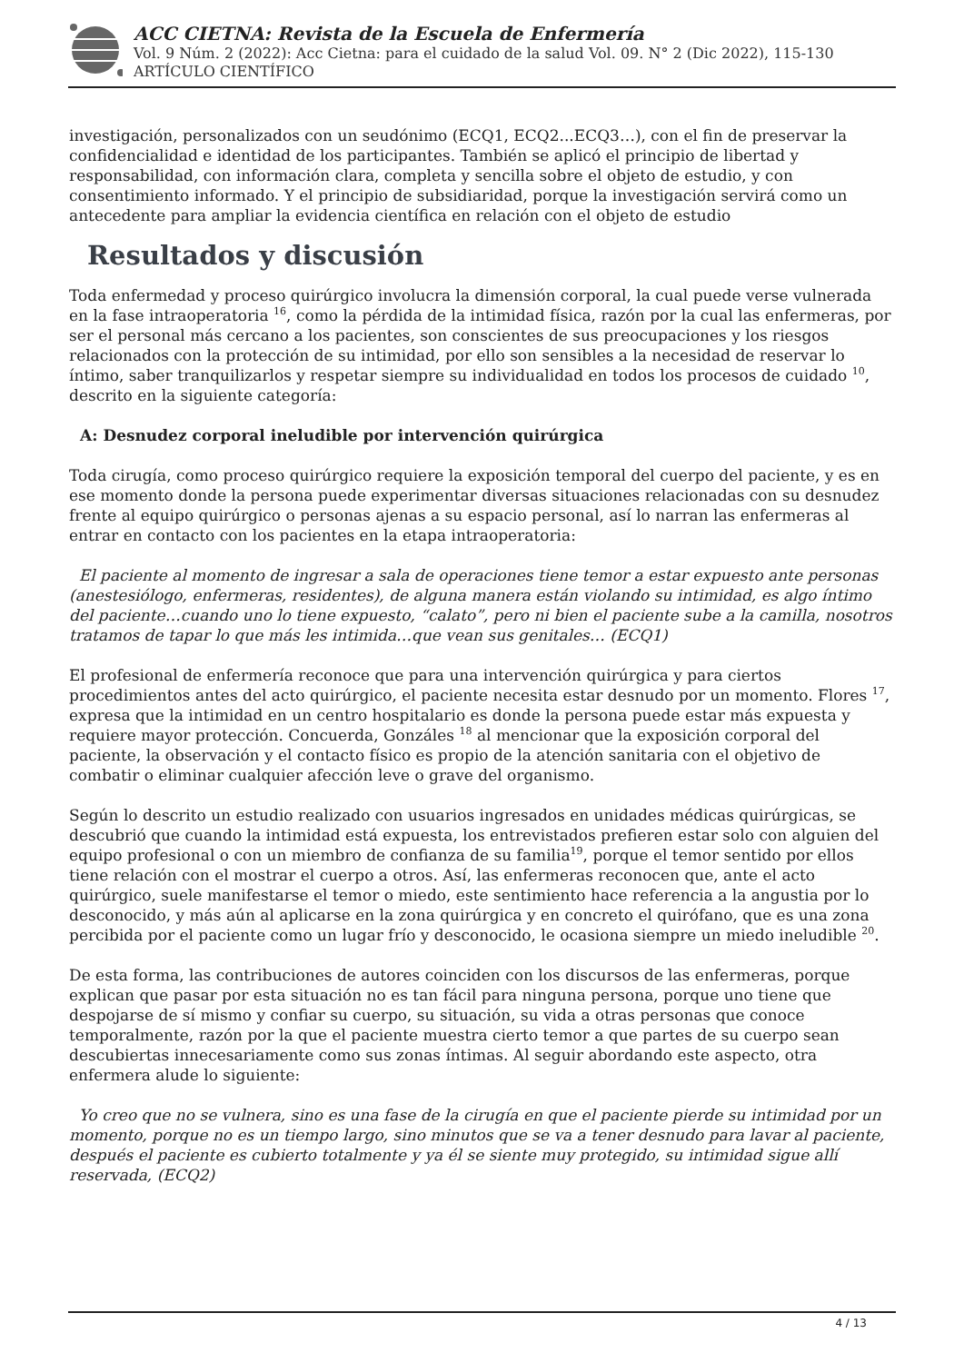ACC CIETNA: Revista de la Escuela de Enfermería
Vol. 9 Núm. 2 (2022): Acc Cietna: para el cuidado de la salud Vol. 09. N° 2 (Dic 2022), 115-130
ARTÍCULO CIENTÍFICO
investigación, personalizados con un seudónimo (ECQ1, ECQ2...ECQ3…), con el fin de preservar la confidencialidad e identidad de los participantes. También se aplicó el principio de libertad y responsabilidad, con información clara, completa y sencilla sobre el objeto de estudio, y con consentimiento informado. Y el principio de subsidiaridad, porque la investigación servirá como un antecedente para ampliar la evidencia científica en relación con el objeto de estudio
Resultados y discusión
Toda enfermedad y proceso quirúrgico involucra la dimensión corporal, la cual puede verse vulnerada en la fase intraoperatoria <sup>16</sup>, como la pérdida de la intimidad física, razón por la cual las enfermeras, por ser el personal más cercano a los pacientes, son conscientes de sus preocupaciones y los riesgos relacionados con la protección de su intimidad, por ello son sensibles a la necesidad de reservar lo íntimo, saber tranquilizarlos y respetar siempre su individualidad en todos los procesos de cuidado <sup>10</sup>, descrito en la siguiente categoría:
A: Desnudez corporal ineludible por intervención quirúrgica
Toda cirugía, como proceso quirúrgico requiere la exposición temporal del cuerpo del paciente, y es en ese momento donde la persona puede experimentar diversas situaciones relacionadas con su desnudez frente al equipo quirúrgico o personas ajenas a su espacio personal, así lo narran las enfermeras al entrar en contacto con los pacientes en la etapa intraoperatoria:
El paciente al momento de ingresar a sala de operaciones tiene temor a estar expuesto ante personas (anestesiólogo, enfermeras, residentes), de alguna manera están violando su intimidad, es algo íntimo del paciente…cuando uno lo tiene expuesto, “calato”, pero ni bien el paciente sube a la camilla, nosotros tratamos de tapar lo que más les intimida…que vean sus genitales… (ECQ1)
El profesional de enfermería reconoce que para una intervención quirúrgica y para ciertos procedimientos antes del acto quirúrgico, el paciente necesita estar desnudo por un momento. Flores <sup>17</sup>, expresa que la intimidad en un centro hospitalario es donde la persona puede estar más expuesta y requiere mayor protección. Concuerda, Gonzáles <sup>18</sup> al mencionar que la exposición corporal del paciente, la observación y el contacto físico es propio de la atención sanitaria con el objetivo de combatir o eliminar cualquier afección leve o grave del organismo.
Según lo descrito un estudio realizado con usuarios ingresados en unidades médicas quirúrgicas, se descubrió que cuando la intimidad está expuesta, los entrevistados prefieren estar solo con alguien del equipo profesional o con un miembro de confianza de su familia<sup>19</sup>, porque el temor sentido por ellos tiene relación con el mostrar el cuerpo a otros. Así, las enfermeras reconocen que, ante el acto quirúrgico, suele manifestarse el temor o miedo, este sentimiento hace referencia a la angustia por lo desconocido, y más aún al aplicarse en la zona quirúrgica y en concreto el quirófano, que es una zona percibida por el paciente como un lugar frío y desconocido, le ocasiona siempre un miedo ineludible <sup>20</sup>.
De esta forma, las contribuciones de autores coinciden con los discursos de las enfermeras, porque explican que pasar por esta situación no es tan fácil para ninguna persona, porque uno tiene que despojarse de sí mismo y confiar su cuerpo, su situación, su vida a otras personas que conoce temporalmente, razón por la que el paciente muestra cierto temor a que partes de su cuerpo sean descubiertas innecesariamente como sus zonas íntimas. Al seguir abordando este aspecto, otra enfermera alude lo siguiente:
Yo creo que no se vulnera, sino es una fase de la cirugía en que el paciente pierde su intimidad por un momento, porque no es un tiempo largo, sino minutos que se va a tener desnudo para lavar al paciente, después el paciente es cubierto totalmente y ya él se siente muy protegido, su intimidad sigue allí reservada, (ECQ2)
4 / 13